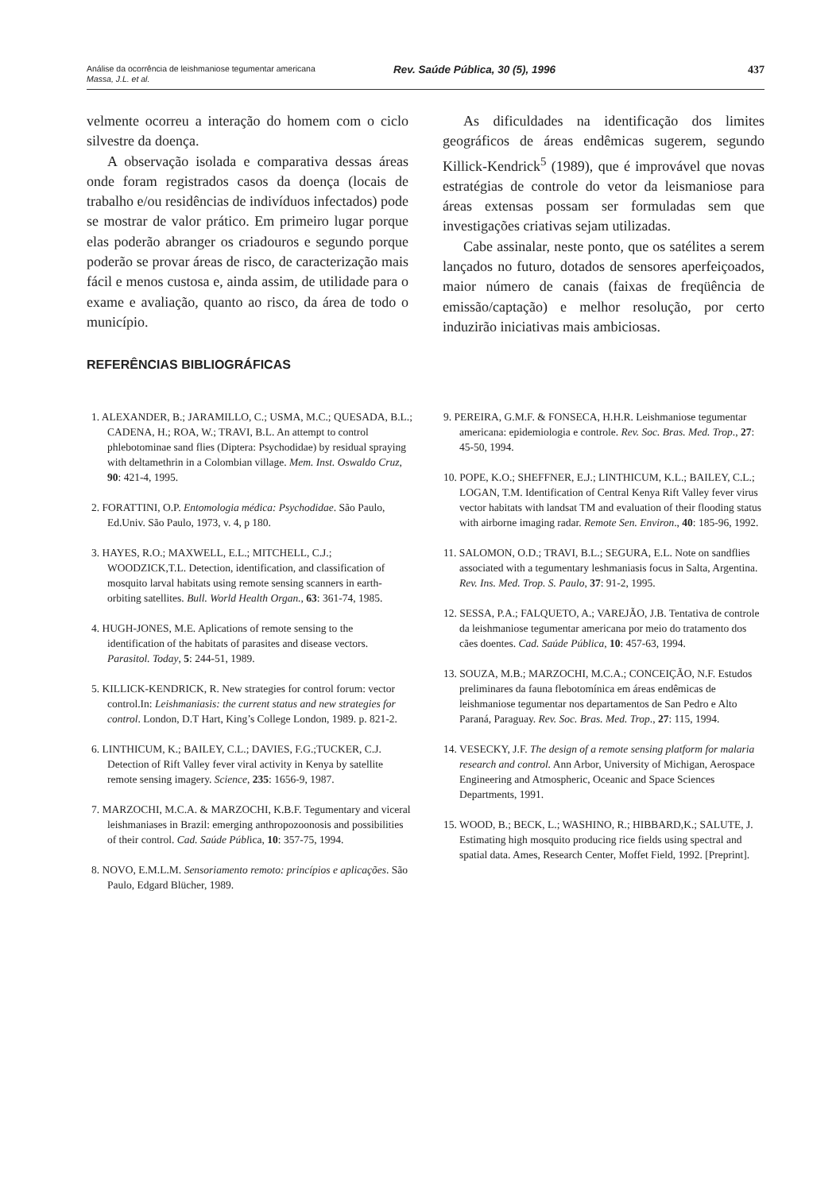Análise da ocorrência de leishmaniose tegumentar americana
Massa, J.L. et al.
Rev. Saúde Pública, 30 (5), 1996 437
velmente ocorreu a interação do homem com o ciclo silvestre da doença.
A observação isolada e comparativa dessas áreas onde foram registrados casos da doença (locais de trabalho e/ou residências de indivíduos infectados) pode se mostrar de valor prático. Em primeiro lugar porque elas poderão abranger os criadouros e segundo porque poderão se provar áreas de risco, de caracterização mais fácil e menos custosa e, ainda assim, de utilidade para o exame e avaliação, quanto ao risco, da área de todo o município.
As dificuldades na identificação dos limites geográficos de áreas endêmicas sugerem, segundo Killick-Kendrick<sup>5</sup> (1989), que é improvável que novas estratégias de controle do vetor da leismaniose para áreas extensas possam ser formuladas sem que investigações criativas sejam utilizadas.
Cabe assinalar, neste ponto, que os satélites a serem lançados no futuro, dotados de sensores aperfeiçoados, maior número de canais (faixas de freqüência de emissão/captação) e melhor resolução, por certo induzirão iniciativas mais ambiciosas.
REFERÊNCIAS BIBLIOGRÁFICAS
1. ALEXANDER, B.; JARAMILLO, C.; USMA, M.C.; QUESADA, B.L.; CADENA, H.; ROA, W.; TRAVI, B.L. An attempt to control phlebotominae sand flies (Diptera: Psychodidae) by residual spraying with deltamethrin in a Colombian village. Mem. Inst. Oswaldo Cruz, 90: 421-4, 1995.
2. FORATTINI, O.P. Entomologia médica: Psychodidae. São Paulo, Ed.Univ. São Paulo, 1973, v. 4, p 180.
3. HAYES, R.O.; MAXWELL, E.L.; MITCHELL, C.J.; WOODZICK,T.L. Detection, identification, and classification of mosquito larval habitats using remote sensing scanners in earth-orbiting satellites. Bull. World Health Organ., 63: 361-74, 1985.
4. HUGH-JONES, M.E. Aplications of remote sensing to the identification of the habitats of parasites and disease vectors. Parasitol. Today, 5: 244-51, 1989.
5. KILLICK-KENDRICK, R. New strategies for control forum: vector control.In: Leishmaniasis: the current status and new strategies for control. London, D.T Hart, King’s College London, 1989. p. 821-2.
6. LINTHICUM, K.; BAILEY, C.L.; DAVIES, F.G.;TUCKER, C.J. Detection of Rift Valley fever viral activity in Kenya by satellite remote sensing imagery. Science, 235: 1656-9, 1987.
7. MARZOCHI, M.C.A. & MARZOCHI, K.B.F. Tegumentary and viceral leishmaniases in Brazil: emerging anthropozoonosis and possibilities of their control. Cad. Saúde Pública, 10: 357-75, 1994.
8. NOVO, E.M.L.M. Sensoriamento remoto: princípios e aplicações. São Paulo, Edgard Blücher, 1989.
9. PEREIRA, G.M.F. & FONSECA, H.H.R. Leishmaniose tegumentar americana: epidemiologia e controle. Rev. Soc. Bras. Med. Trop., 27: 45-50, 1994.
10. POPE, K.O.; SHEFFNER, E.J.; LINTHICUM, K.L.; BAILEY, C.L.; LOGAN, T.M. Identification of Central Kenya Rift Valley fever virus vector habitats with landsat TM and evaluation of their flooding status with airborne imaging radar. Remote Sen. Environ., 40: 185-96, 1992.
11. SALOMON, O.D.; TRAVI, B.L.; SEGURA, E.L. Note on sandflies associated with a tegumentary leshmaniasis focus in Salta, Argentina. Rev. Ins. Med. Trop. S. Paulo, 37: 91-2, 1995.
12. SESSA, P.A.; FALQUETO, A.; VAREJÃO, J.B. Tentativa de controle da leishmaniose tegumentar americana por meio do tratamento dos cães doentes. Cad. Saúde Pública, 10: 457-63, 1994.
13. SOUZA, M.B.; MARZOCHI, M.C.A.; CONCEIÇÃO, N.F. Estudos preliminares da fauna flebotomínica em áreas endêmicas de leishmaniose tegumentar nos departamentos de San Pedro e Alto Paraná, Paraguay. Rev. Soc. Bras. Med. Trop., 27: 115, 1994.
14. VESECKY, J.F. The design of a remote sensing platform for malaria research and control. Ann Arbor, University of Michigan, Aerospace Engineering and Atmospheric, Oceanic and Space Sciences Departments, 1991.
15. WOOD, B.; BECK, L.; WASHINO, R.; HIBBARD,K.; SALUTE, J. Estimating high mosquito producing rice fields using spectral and spatial data. Ames, Research Center, Moffet Field, 1992. [Preprint].